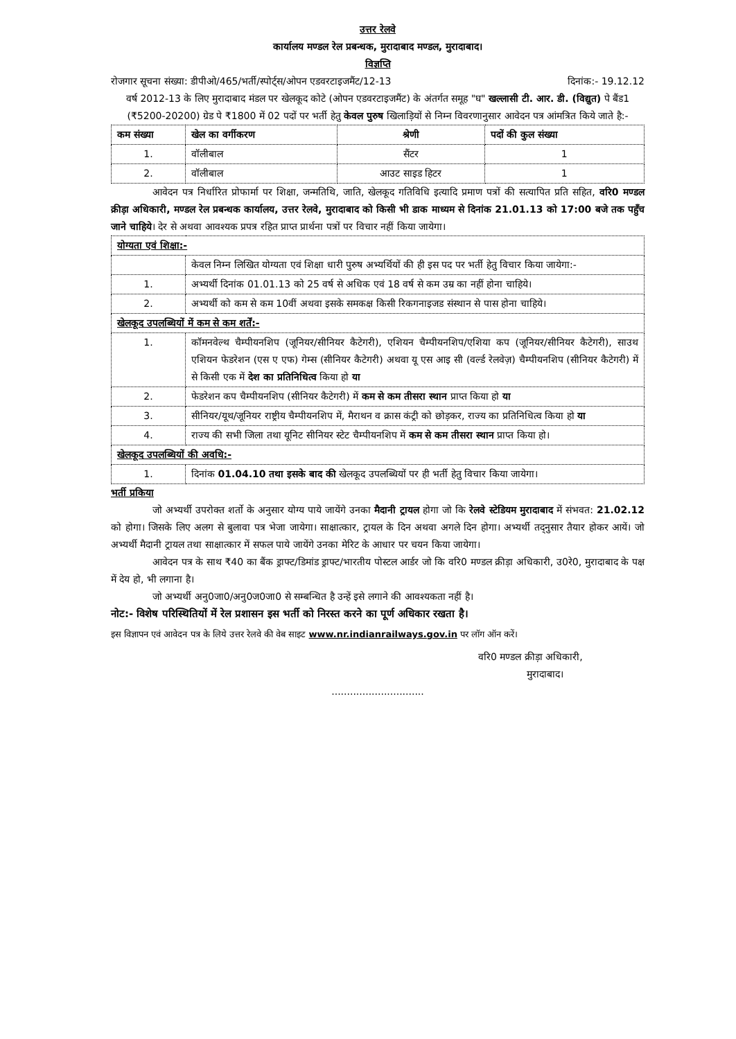उत्तर रेलवे
कार्यालय मण्डल रेल प्रबन्धक, मुरादाबाद मण्डल, मुरादाबाद।
विज्ञप्ति
रोजगार सूचना संख्या: डीपीओ/465/भर्ती/स्पोर्ट्स/ओपन एडवरटाइजमैंट/12-13 दिनांक:- 19.12.12
वर्ष 2012-13 के लिए मुरादाबाद मंडल पर खेलकूद कोटे (ओपन एडवरटाइजमैंट) के अंतर्गत समूह "घ" खल्लासी टी. आर. डी. (विद्युत) पे बैंड1 (₹5200-20200) ग्रेड पे ₹1800 में 02 पदों पर भर्ती हेतु केवल पुरुष खिलाड़ियों से निम्न विवरणानुसार आवेदन पत्र आंमत्रित किये जाते है:-
| कम संख्या | खेल का वर्गीकरण | श्रेणी | पदों की कुल संख्या |
| --- | --- | --- | --- |
| 1. | वॉलीबाल | सैंटर | 1 |
| 2. | वॉलीबाल | आउट साइड हिटर | 1 |
आवेदन पत्र निर्धारित प्रोफार्मा पर शिक्षा, जन्मतिथि, जाति, खेलकूद गतिविधि इत्यादि प्रमाण पत्रों की सत्यापित प्रति सहित, वरि0 मण्डल क्रीड़ा अधिकारी, मण्डल रेल प्रबन्धक कार्यालय, उत्तर रेलवे, मुरादाबाद को किसी भी डाक माध्यम से दिनांक 21.01.13 को 17:00 बजे तक पहुँच जाने चाहिये। देर से अथवा आवश्यक प्रपत्र रहित प्राप्त प्रार्थना पत्रों पर विचार नहीं किया जायेगा।
| योग्यता एवं शिक्षा:- | |
| --- | --- |
| | केवल निम्न लिखित योग्यता एवं शिक्षा धारी पुरुष अभ्यर्थियों की ही इस पद पर भर्ती हेतु विचार किया जायेगा:- |
| 1. | अभ्यर्थी दिनांक 01.01.13 को 25 वर्ष से अधिक एवं 18 वर्ष से कम उम्र का नहीं होना चाहिये। |
| 2. | अभ्यर्थी को कम से कम 10वीं अथवा इसके समकक्ष किसी रिकगनाइजड संस्थान से पास होना चाहिये। |
| खेलकूद उपलब्धियों में कम से कम शर्तें:- | |
| 1. | कॉमनवेल्थ चैम्पीयनशिप (जूनियर/सीनियर कैटेगरी), एशियन चैम्पीयनशिप/एशिया कप (जूनियर/सीनियर कैटेगरी), साउथ एशियन फेडरेशन (एस ए एफ) गेम्स (सीनियर कैटेगरी) अथवा यू एस आइ सी (वर्ल्ड रेलवेज़) चैम्पीयनशिप (सीनियर कैटेगरी) में से किसी एक में देश का प्रतिनिधित्व किया हो या |
| 2. | फेडरेशन कप चैम्पीयनशिप (सीनियर कैटेगरी) में कम से कम तीसरा स्थान प्राप्त किया हो या |
| 3. | सीनियर/यूथ/जूनियर राष्ट्रीय चैम्पीयनशिप में, मैराथन व क्रास कंट्री को छोड़कर, राज्य का प्रतिनिधित्व किया हो या |
| 4. | राज्य की सभी जिला तथा यूनिट सीनियर स्टेट चैम्पीयनशिप में कम से कम तीसरा स्थान प्राप्त किया हो। |
| खेलकूद उपलब्धियों की अवधि:- | |
| 1. | दिनांक 01.04.10 तथा इसके बाद की खेलकूद उपलब्धियों पर ही भर्ती हेतु विचार किया जायेगा। |
भर्ती प्रकिया
जो अभ्यर्थी उपरोक्त शर्तो के अनुसार योग्य पाये जायेंगे उनका मैदानी ट्रायल होगा जो कि रेलवे स्टेडियम मुरादाबाद में संभवत: 21.02.12 को होगा। जिसके लिए अलग से बुलावा पत्र भेजा जायेगा। साक्षात्कार, ट्रायल के दिन अथवा अगले दिन होगा। अभ्यर्थी तद्नुसार तैयार होकर आयें। जो अभ्यर्थी मैदानी ट्रायल तथा साक्षात्कार में सफल पाये जायेंगे उनका मेरिट के आधार पर चयन किया जायेगा।
आवेदन पत्र के साथ ₹40 का बैंक ड्राफ्ट/डिमांड ड्राफ्ट/भारतीय पोस्टल आर्डर जो कि वरि0 मण्डल क्रीड़ा अधिकारी, उ0रे0, मुरादाबाद के पक्ष में देय हो, भी लगाना है।
जो अभ्यर्थी अनु0जा0/अनु0ज0जा0 से सम्बन्धित है उन्हें इसे लगाने की आवश्यकता नहीं है।
नोट:- विशेष परिस्थितियों में रेल प्रशासन इस भर्ती को निरस्त करने का पूर्ण अधिकार रखता है।
इस विज्ञापन एवं आवेदन पत्र के लिये उत्तर रेलवे की वेब साइट www.nr.indianrailways.gov.in पर लॉग ऑन करें।
वरि0 मण्डल क्रीड़ा अधिकारी,
मुरादाबाद।
..............................